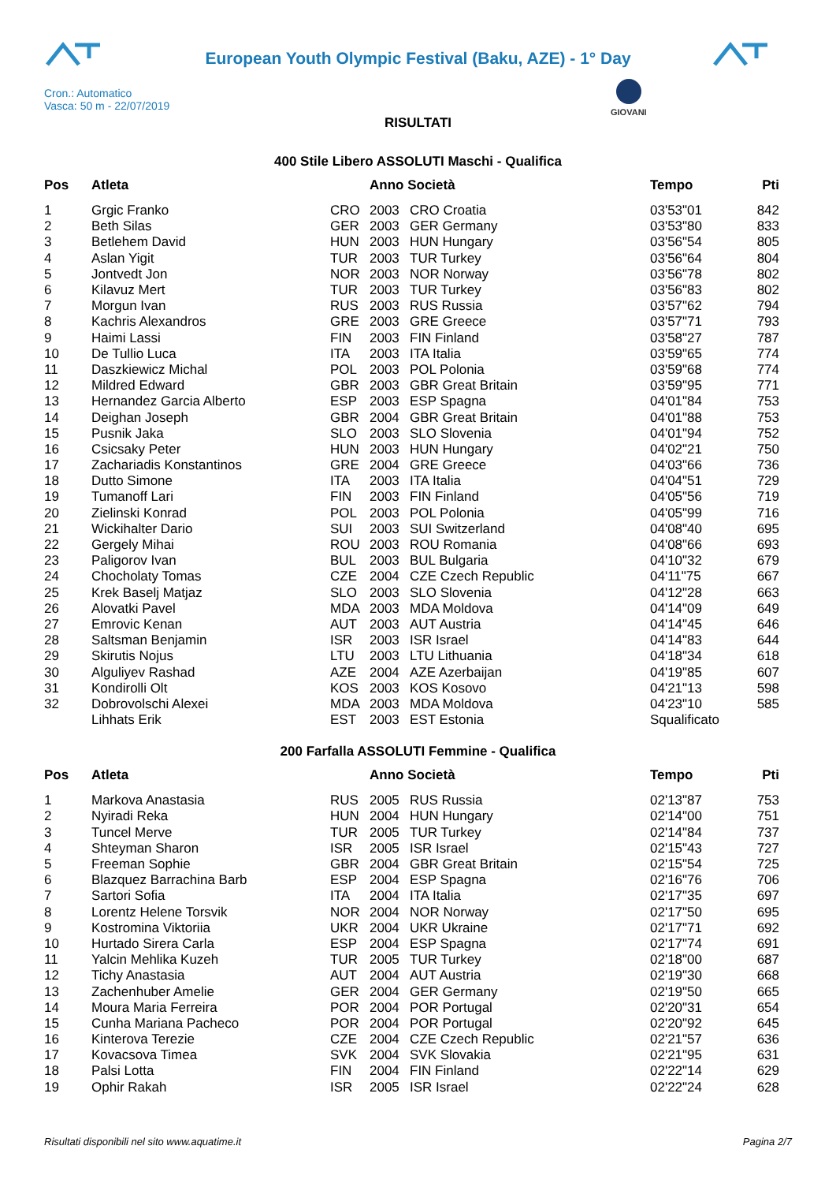European Youth Olympic Festival (Baku, AZE) - 1° Day
Cron.: Automatico
Vasca: 50 m - 22/07/2019
GIOVANI
RISULTATI
400 Stile Libero ASSOLUTI Maschi - Qualifica
| Pos | Atleta | | Anno Società | | Tempo | Pti |
| --- | --- | --- | --- | --- | --- | --- |
| 1 | Grgic Franko | CRO | 2003 | CRO Croatia | 03'53"01 | 842 |
| 2 | Beth Silas | GER | 2003 | GER Germany | 03'53"80 | 833 |
| 3 | Betlehem David | HUN | 2003 | HUN Hungary | 03'56"54 | 805 |
| 4 | Aslan Yigit | TUR | 2003 | TUR Turkey | 03'56"64 | 804 |
| 5 | Jontvedt Jon | NOR | 2003 | NOR Norway | 03'56"78 | 802 |
| 6 | Kilavuz Mert | TUR | 2003 | TUR Turkey | 03'56"83 | 802 |
| 7 | Morgun Ivan | RUS | 2003 | RUS Russia | 03'57"62 | 794 |
| 8 | Kachris Alexandros | GRE | 2003 | GRE Greece | 03'57"71 | 793 |
| 9 | Haimi Lassi | FIN | 2003 | FIN Finland | 03'58"27 | 787 |
| 10 | De Tullio Luca | ITA | 2003 | ITA Italia | 03'59"65 | 774 |
| 11 | Daszkiewicz Michal | POL | 2003 | POL Polonia | 03'59"68 | 774 |
| 12 | Mildred Edward | GBR | 2003 | GBR Great Britain | 03'59"95 | 771 |
| 13 | Hernandez Garcia Alberto | ESP | 2003 | ESP Spagna | 04'01"84 | 753 |
| 14 | Deighan Joseph | GBR | 2004 | GBR Great Britain | 04'01"88 | 753 |
| 15 | Pusnik Jaka | SLO | 2003 | SLO Slovenia | 04'01"94 | 752 |
| 16 | Csicsaky Peter | HUN | 2003 | HUN Hungary | 04'02"21 | 750 |
| 17 | Zachariadis Konstantinos | GRE | 2004 | GRE Greece | 04'03"66 | 736 |
| 18 | Dutto Simone | ITA | 2003 | ITA Italia | 04'04"51 | 729 |
| 19 | Tumanoff Lari | FIN | 2003 | FIN Finland | 04'05"56 | 719 |
| 20 | Zielinski Konrad | POL | 2003 | POL Polonia | 04'05"99 | 716 |
| 21 | Wickihalter Dario | SUI | 2003 | SUI Switzerland | 04'08"40 | 695 |
| 22 | Gergely Mihai | ROU | 2003 | ROU Romania | 04'08"66 | 693 |
| 23 | Paligorov Ivan | BUL | 2003 | BUL Bulgaria | 04'10"32 | 679 |
| 24 | Chocholaty Tomas | CZE | 2004 | CZE Czech Republic | 04'11"75 | 667 |
| 25 | Krek Baselj Matjaz | SLO | 2003 | SLO Slovenia | 04'12"28 | 663 |
| 26 | Alovatki Pavel | MDA | 2003 | MDA Moldova | 04'14"09 | 649 |
| 27 | Emrovic Kenan | AUT | 2003 | AUT Austria | 04'14"45 | 646 |
| 28 | Saltsman Benjamin | ISR | 2003 | ISR Israel | 04'14"83 | 644 |
| 29 | Skirutis Nojus | LTU | 2003 | LTU Lithuania | 04'18"34 | 618 |
| 30 | Alguliyev Rashad | AZE | 2004 | AZE Azerbaijan | 04'19"85 | 607 |
| 31 | Kondirolli Olt | KOS | 2003 | KOS Kosovo | 04'21"13 | 598 |
| 32 | Dobrovolschi Alexei | MDA | 2003 | MDA Moldova | 04'23"10 | 585 |
| | Lihhats Erik | EST | 2003 | EST Estonia | Squalificato | |
200 Farfalla ASSOLUTI Femmine - Qualifica
| Pos | Atleta | | Anno Società | | Tempo | Pti |
| --- | --- | --- | --- | --- | --- | --- |
| 1 | Markova Anastasia | RUS | 2005 | RUS Russia | 02'13"87 | 753 |
| 2 | Nyiradi Reka | HUN | 2004 | HUN Hungary | 02'14"00 | 751 |
| 3 | Tuncel Merve | TUR | 2005 | TUR Turkey | 02'14"84 | 737 |
| 4 | Shteyman Sharon | ISR | 2005 | ISR Israel | 02'15"43 | 727 |
| 5 | Freeman Sophie | GBR | 2004 | GBR Great Britain | 02'15"54 | 725 |
| 6 | Blazquez Barrachina Barb | ESP | 2004 | ESP Spagna | 02'16"76 | 706 |
| 7 | Sartori Sofia | ITA | 2004 | ITA Italia | 02'17"35 | 697 |
| 8 | Lorentz Helene Torsvik | NOR | 2004 | NOR Norway | 02'17"50 | 695 |
| 9 | Kostromina Viktoriia | UKR | 2004 | UKR Ukraine | 02'17"71 | 692 |
| 10 | Hurtado Sirera Carla | ESP | 2004 | ESP Spagna | 02'17"74 | 691 |
| 11 | Yalcin Mehlika Kuzeh | TUR | 2005 | TUR Turkey | 02'18"00 | 687 |
| 12 | Tichy Anastasia | AUT | 2004 | AUT Austria | 02'19"30 | 668 |
| 13 | Zachenhuber Amelie | GER | 2004 | GER Germany | 02'19"50 | 665 |
| 14 | Moura Maria Ferreira | POR | 2004 | POR Portugal | 02'20"31 | 654 |
| 15 | Cunha Mariana Pacheco | POR | 2004 | POR Portugal | 02'20"92 | 645 |
| 16 | Kinterova Terezie | CZE | 2004 | CZE Czech Republic | 02'21"57 | 636 |
| 17 | Kovacsova Timea | SVK | 2004 | SVK Slovakia | 02'21"95 | 631 |
| 18 | Palsi Lotta | FIN | 2004 | FIN Finland | 02'22"14 | 629 |
| 19 | Ophir Rakah | ISR | 2005 | ISR Israel | 02'22"24 | 628 |
Risultati disponibili nel sito www.aquatime.it Pagina 2/7